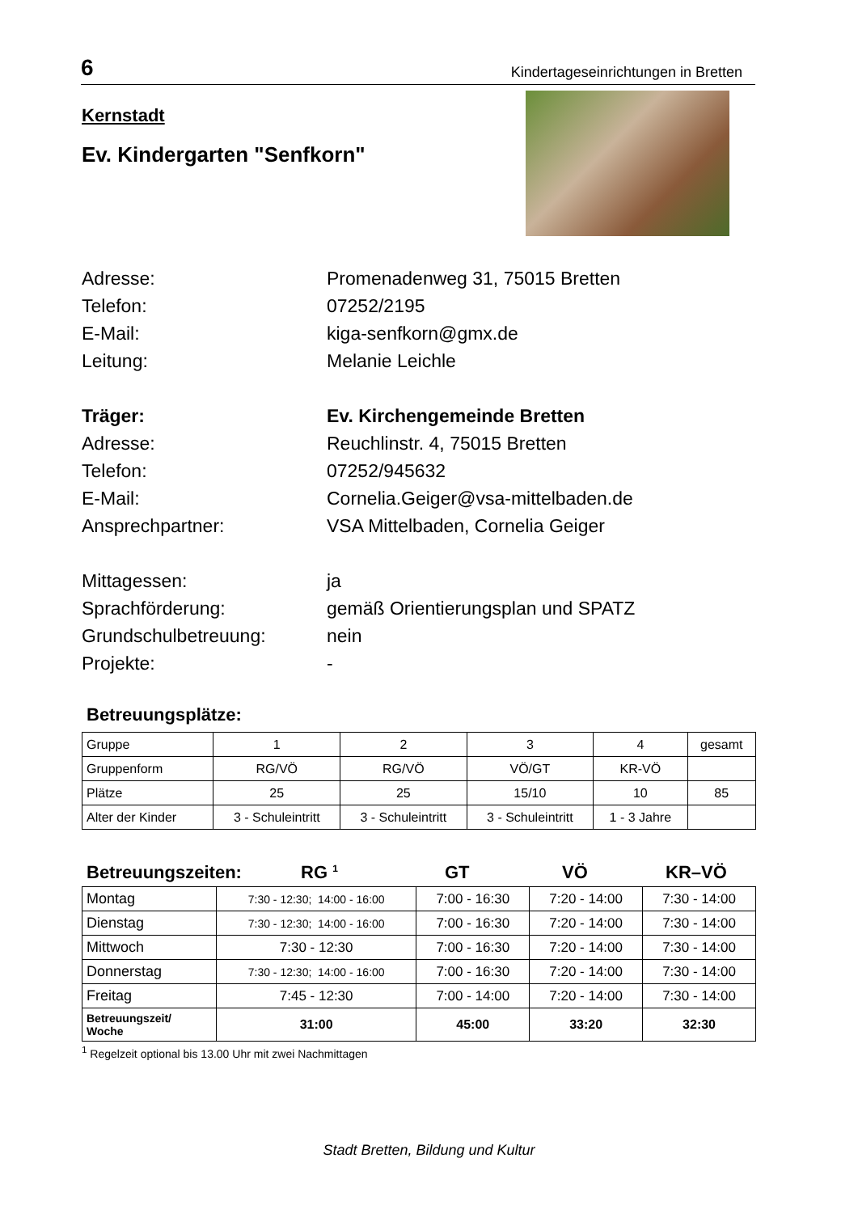6 Kindertageseinrichtungen in Bretten
Kernstadt
Ev. Kindergarten "Senfkorn"
Adresse:
Promenadenweg 31, 75015 Bretten
Telefon:
07252/2195
E-Mail:
kiga-senfkorn@gmx.de
Leitung:
Melanie Leichle
Träger:
Ev. Kirchengemeinde Bretten
Adresse:
Reuchlinstr. 4, 75015 Bretten
Telefon:
07252/945632
E-Mail:
Cornelia.Geiger@vsa-mittelbaden.de
Ansprechpartner:
VSA Mittelbaden, Cornelia Geiger
Mittagessen:
ja
Sprachförderung:
gemäß Orientierungsplan und SPATZ
Grundschulbetreuung:
nein
Projekte:
-
Betreuungsplätze:
| Gruppe | 1 | 2 | 3 | 4 | gesamt |
| Gruppenform | RG/VÖ | RG/VÖ | VÖ/GT | KR-VÖ | |
| Plätze | 25 | 25 | 15/10 | 10 | 85 |
| Alter der Kinder | 3 - Schuleintritt | 3 - Schuleintritt | 3 - Schuleintritt | 1 - 3 Jahre | |
Betreuungszeiten: RG <sup>1</sup> GT VÖ KR–VÖ
| Montag | 7:30 - 12:30; 14:00 - 16:00 | 7:00 - 16:30 | 7:20 - 14:00 | 7:30 - 14:00 |
| Dienstag | 7:30 - 12:30; 14:00 - 16:00 | 7:00 - 16:30 | 7:20 - 14:00 | 7:30 - 14:00 |
| Mittwoch | 7:30 - 12:30 | 7:00 - 16:30 | 7:20 - 14:00 | 7:30 - 14:00 |
| Donnerstag | 7:30 - 12:30; 14:00 - 16:00 | 7:00 - 16:30 | 7:20 - 14:00 | 7:30 - 14:00 |
| Freitag | 7:45 - 12:30 | 7:00 - 14:00 | 7:20 - 14:00 | 7:30 - 14:00 |
| Betreuungszeit/ Woche | 31:00 | 45:00 | 33:20 | 32:30 |
<sup>1</sup> Regelzeit optional bis 13.00 Uhr mit zwei Nachmittagen
Stadt Bretten, Bildung und Kultur